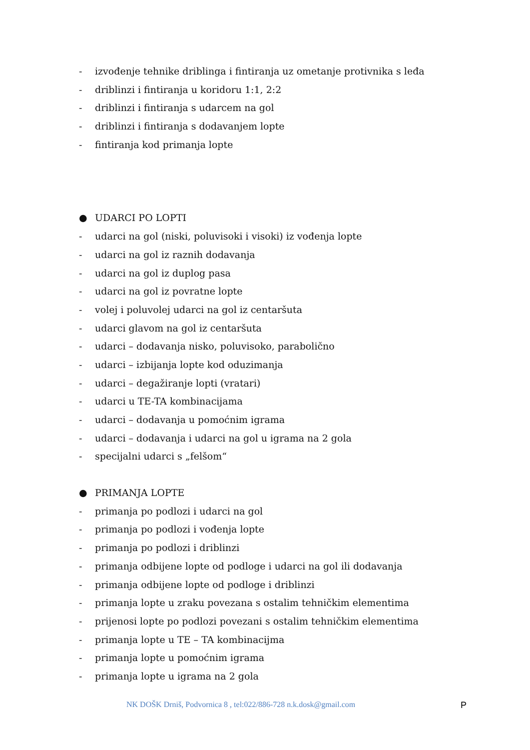- izvođenje tehnike driblinga i fintiranja uz ometanje protivnika s leđa
- driblinzi i fintiranja u koridoru 1:1, 2:2
- driblinzi i fintiranja s udarcem na gol
- driblinzi i fintiranja s dodavanjem lopte
- fintiranja kod primanja lopte
● UDARCI PO LOPTI
- udarci na gol (niski, poluvisoki i visoki) iz vođenja lopte
- udarci na gol iz raznih dodavanja
- udarci na gol iz duplog pasa
- udarci na gol iz povratne lopte
- volej i poluvolej udarci na gol iz centaršuta
- udarci glavom na gol iz centaršuta
- udarci – dodavanja nisko, poluvisoko, parabolično
- udarci – izbijanja lopte kod oduzimanja
- udarci – degažiranje lopti (vratari)
- udarci u TE-TA kombinacijama
- udarci – dodavanja u pomoćnim igrama
- udarci – dodavanja i udarci na gol u igrama na 2 gola
- specijalni udarci s „felšom“
● PRIMANJA LOPTE
- primanja po podlozi i udarci na gol
- primanja po podlozi i vođenja lopte
- primanja po podlozi i driblinzi
- primanja odbijene lopte od podloge i udarci na gol ili dodavanja
- primanja odbijene lopte od podloge i driblinzi
- primanja lopte u zraku povezana s ostalim tehničkim elementima
- prijenosi lopte po podlozi povezani s ostalim tehničkim elementima
- primanja lopte u TE – TA kombinacijma
- primanja lopte u pomoćnim igrama
- primanja lopte u igrama na 2 gola
NK DOŠK Drniš, Podvornica 8 , tel:022/886-728 n.k.dosk@gmail.com P